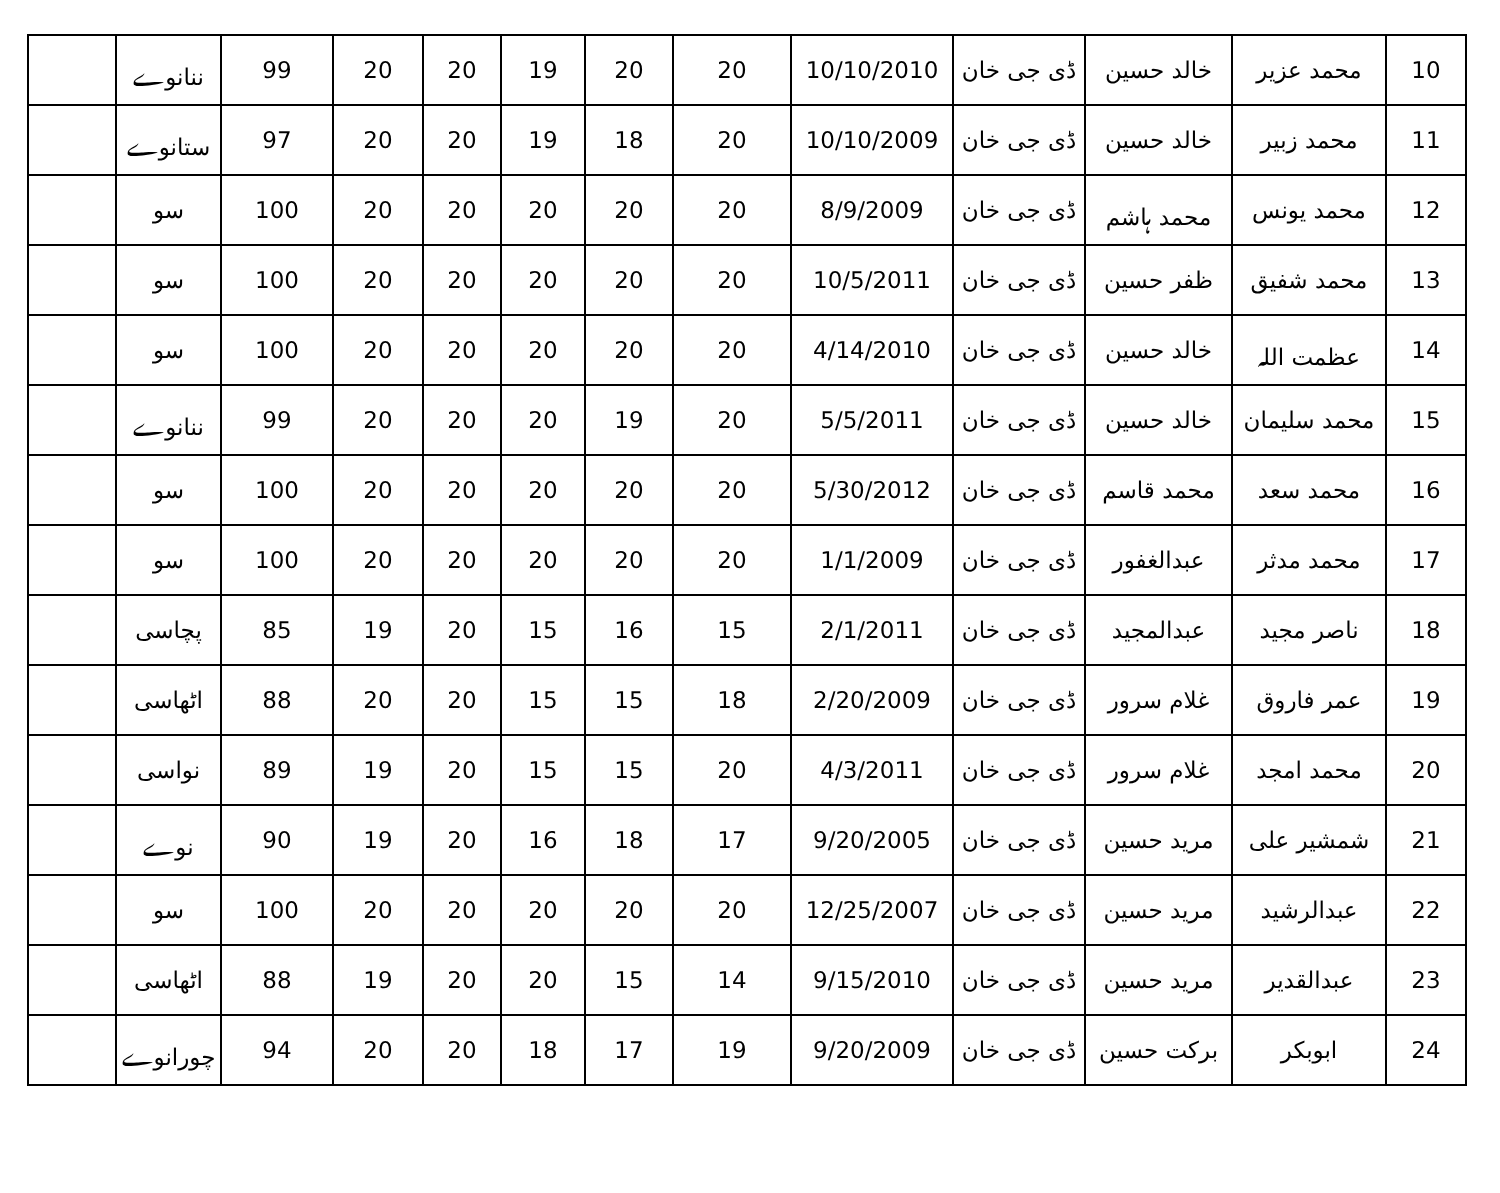| 10 | محمد عزیر | خالد حسین | ڈی جی خان | 10/10/2010 | 20 | 20 | 19 | 20 | 20 | 99 | ننانوے | |
| 11 | محمد زبیر | خالد حسین | ڈی جی خان | 10/10/2009 | 20 | 18 | 19 | 20 | 20 | 97 | ستانوے | |
| 12 | محمد یونس | محمد ہاشم | ڈی جی خان | 8/9/2009 | 20 | 20 | 20 | 20 | 20 | 100 | سو | |
| 13 | محمد شفیق | ظفر حسین | ڈی جی خان | 10/5/2011 | 20 | 20 | 20 | 20 | 20 | 100 | سو | |
| 14 | عظمت اللہ | خالد حسین | ڈی جی خان | 4/14/2010 | 20 | 20 | 20 | 20 | 20 | 100 | سو | |
| 15 | محمد سلیمان | خالد حسین | ڈی جی خان | 5/5/2011 | 20 | 19 | 20 | 20 | 20 | 99 | ننانوے | |
| 16 | محمد سعد | محمد قاسم | ڈی جی خان | 5/30/2012 | 20 | 20 | 20 | 20 | 20 | 100 | سو | |
| 17 | محمد مدثر | عبدالغفور | ڈی جی خان | 1/1/2009 | 20 | 20 | 20 | 20 | 20 | 100 | سو | |
| 18 | ناصر مجید | عبدالمجید | ڈی جی خان | 2/1/2011 | 15 | 16 | 15 | 20 | 19 | 85 | پچاسی | |
| 19 | عمر فاروق | غلام سرور | ڈی جی خان | 2/20/2009 | 18 | 15 | 15 | 20 | 20 | 88 | اٹھاسی | |
| 20 | محمد امجد | غلام سرور | ڈی جی خان | 4/3/2011 | 20 | 15 | 15 | 20 | 19 | 89 | نواسی | |
| 21 | شمشیر علی | مرید حسین | ڈی جی خان | 9/20/2005 | 17 | 18 | 16 | 20 | 19 | 90 | نوے | |
| 22 | عبدالرشید | مرید حسین | ڈی جی خان | 12/25/2007 | 20 | 20 | 20 | 20 | 20 | 100 | سو | |
| 23 | عبدالقدیر | مرید حسین | ڈی جی خان | 9/15/2010 | 14 | 15 | 20 | 20 | 19 | 88 | اٹھاسی | |
| 24 | ابوبکر | برکت حسین | ڈی جی خان | 9/20/2009 | 19 | 17 | 18 | 20 | 20 | 94 | چورانوے | |